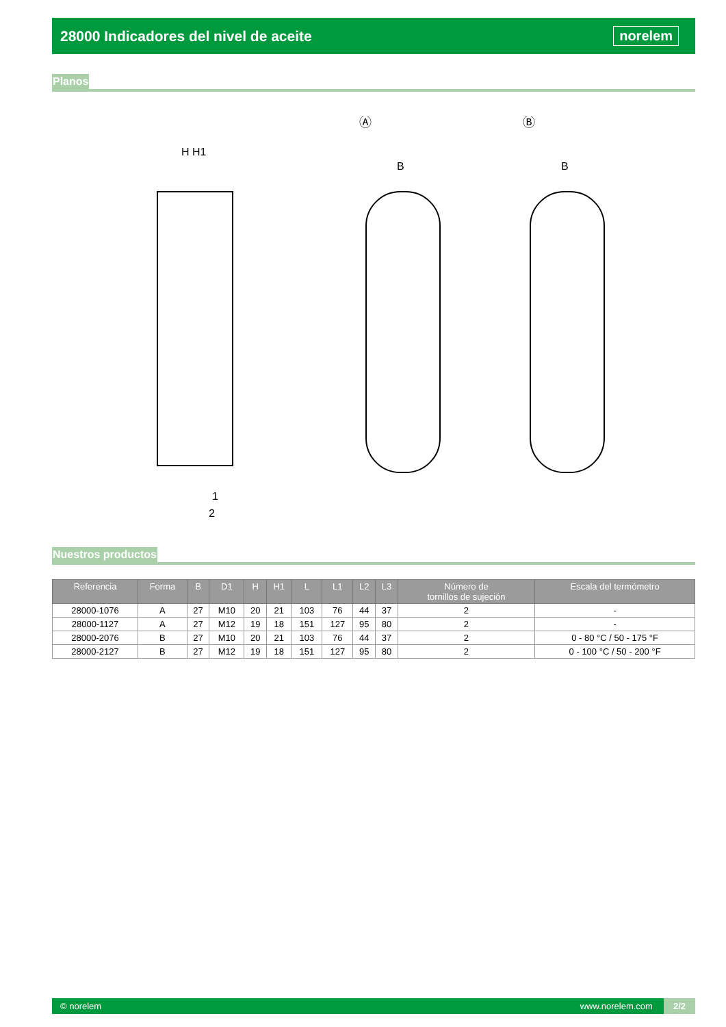28000 Indicadores del nivel de aceite
norelem
Planos
Ⓐ
Ⓑ
H H1
B
B
1
2
Nuestros productos
| Referencia | Forma | B | D1 | H | H1 | L | L1 | L2 | L3 | Número de tornillos de sujeción | Escala del termómetro |
| --- | --- | --- | --- | --- | --- | --- | --- | --- | --- | --- | --- |
| 28000-1076 | A | 27 | M10 | 20 | 21 | 103 | 76 | 44 | 37 | 2 | - |
| 28000-1127 | A | 27 | M12 | 19 | 18 | 151 | 127 | 95 | 80 | 2 | - |
| 28000-2076 | B | 27 | M10 | 20 | 21 | 103 | 76 | 44 | 37 | 2 | 0 - 80 °C / 50 - 175 °F |
| 28000-2127 | B | 27 | M12 | 19 | 18 | 151 | 127 | 95 | 80 | 2 | 0 - 100 °C / 50 - 200 °F |
© norelem www.norelem.com 2/2